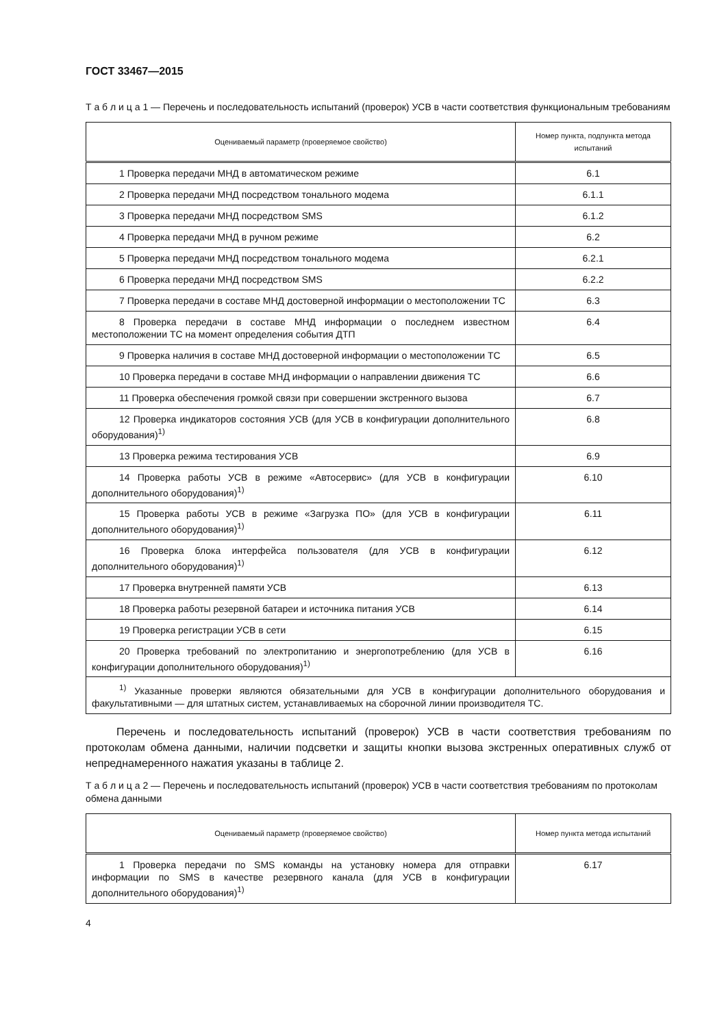ГОСТ 33467—2015
Т а б л и ц а 1 — Перечень и последовательность испытаний (проверок) УСВ в части соответствия функциональным требованиям
| Оцениваемый параметр (проверяемое свойство) | Номер пункта, подпункта метода испытаний |
| --- | --- |
| 1 Проверка передачи МНД в автоматическом режиме | 6.1 |
| 2 Проверка передачи МНД посредством тонального модема | 6.1.1 |
| 3 Проверка передачи МНД посредством SMS | 6.1.2 |
| 4 Проверка передачи МНД в ручном режиме | 6.2 |
| 5 Проверка передачи МНД посредством тонального модема | 6.2.1 |
| 6 Проверка передачи МНД посредством SMS | 6.2.2 |
| 7 Проверка передачи в составе МНД достоверной информации о местоположении ТС | 6.3 |
| 8 Проверка передачи в составе МНД информации о последнем известном местоположении ТС на момент определения события ДТП | 6.4 |
| 9 Проверка наличия в составе МНД достоверной информации о местоположении ТС | 6.5 |
| 10 Проверка передачи в составе МНД информации о направлении движения ТС | 6.6 |
| 11 Проверка обеспечения громкой связи при совершении экстренного вызова | 6.7 |
| 12 Проверка индикаторов состояния УСВ (для УСВ в конфигурации дополнительного оборудования)<sup>1)</sup> | 6.8 |
| 13 Проверка режима тестирования УСВ | 6.9 |
| 14 Проверка работы УСВ в режиме «Автосервис» (для УСВ в конфигурации дополнительного оборудования)<sup>1)</sup> | 6.10 |
| 15 Проверка работы УСВ в режиме «Загрузка ПО» (для УСВ в конфигурации дополнительного оборудования)<sup>1)</sup> | 6.11 |
| 16 Проверка блока интерфейса пользователя (для УСВ в конфигурации дополнительного оборудования)<sup>1)</sup> | 6.12 |
| 17 Проверка внутренней памяти УСВ | 6.13 |
| 18 Проверка работы резервной батареи и источника питания УСВ | 6.14 |
| 19 Проверка регистрации УСВ в сети | 6.15 |
| 20 Проверка требований по электропитанию и энергопотреблению (для УСВ в конфигурации дополнительного оборудования)<sup>1)</sup> | 6.16 |
| <sup>1)</sup> Указанные проверки являются обязательными для УСВ в конфигурации дополнительного оборудования и факультативными — для штатных систем, устанавливаемых на сборочной линии производителя ТС. | |
Перечень и последовательность испытаний (проверок) УСВ в части соответствия требованиям по протоколам обмена данными, наличии подсветки и защиты кнопки вызова экстренных оперативных служб от непреднамеренного нажатия указаны в таблице 2.
Т а б л и ц а 2 — Перечень и последовательность испытаний (проверок) УСВ в части соответствия требованиям по протоколам обмена данными
| Оцениваемый параметр (проверяемое свойство) | Номер пункта метода испытаний |
| --- | --- |
| 1 Проверка передачи по SMS команды на установку номера для отправки информации по SMS в качестве резервного канала (для УСВ в конфигурации дополнительного оборудования)<sup>1)</sup> | 6.17 |
4